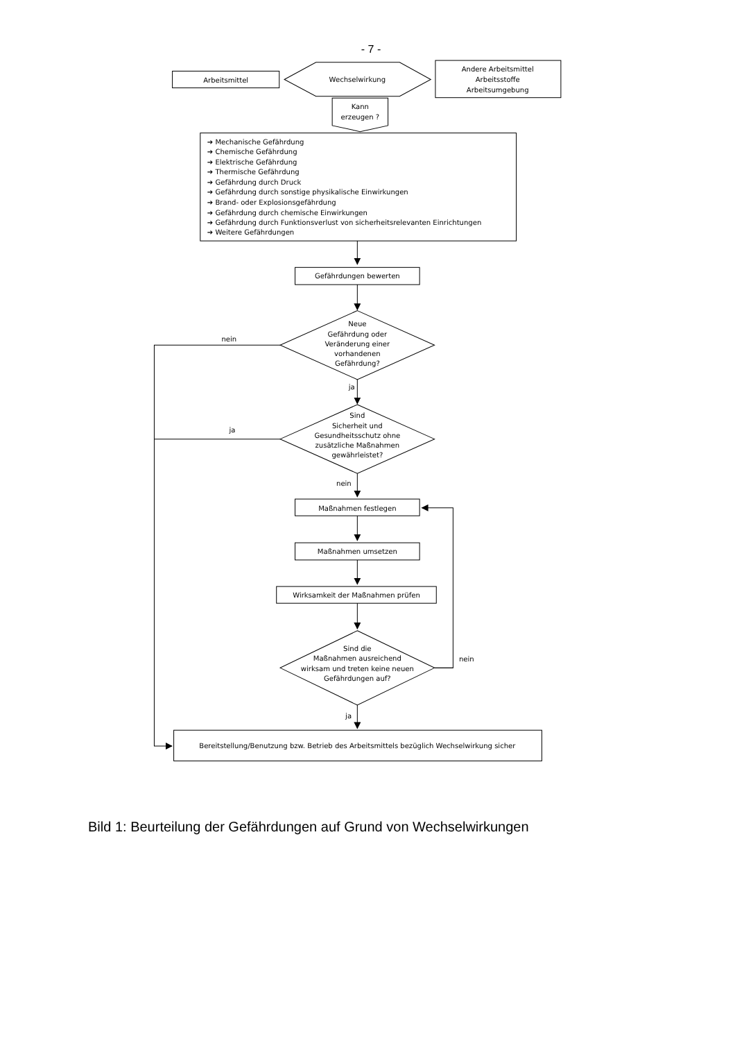- 7 -
Arbeitsmittel
Wechselwirkung
Andere Arbeitsmittel
Arbeitsstoffe
Arbeitsumgebung
Kann
erzeugen ?
➔ Mechanische Gefährdung
➔ Chemische Gefährdung
➔ Elektrische Gefährdung
➔ Thermische Gefährdung
➔ Gefährdung durch Druck
➔ Gefährdung durch sonstige physikalische Einwirkungen
➔ Brand- oder Explosionsgefährdung
➔ Gefährdung durch chemische Einwirkungen
➔ Gefährdung durch Funktionsverlust von sicherheitsrelevanten Einrichtungen
➔ Weitere Gefährdungen
Gefährdungen bewerten
Neue
Gefährdung oder
Veränderung einer
vorhandenen
Gefährdung?
nein
ja
Sind
Sicherheit und
Gesundheitsschutz ohne
zusätzliche Maßnahmen
gewährleistet?
ja
nein
Maßnahmen festlegen
Maßnahmen umsetzen
Wirksamkeit der Maßnahmen prüfen
Sind die
Maßnahmen ausreichend
wirksam und treten keine neuen
Gefährdungen auf?
nein
ja
Bereitstellung/Benutzung bzw. Betrieb des Arbeitsmittels bezüglich Wechselwirkung sicher
Bild 1: Beurteilung der Gefährdungen auf Grund von Wechselwirkungen